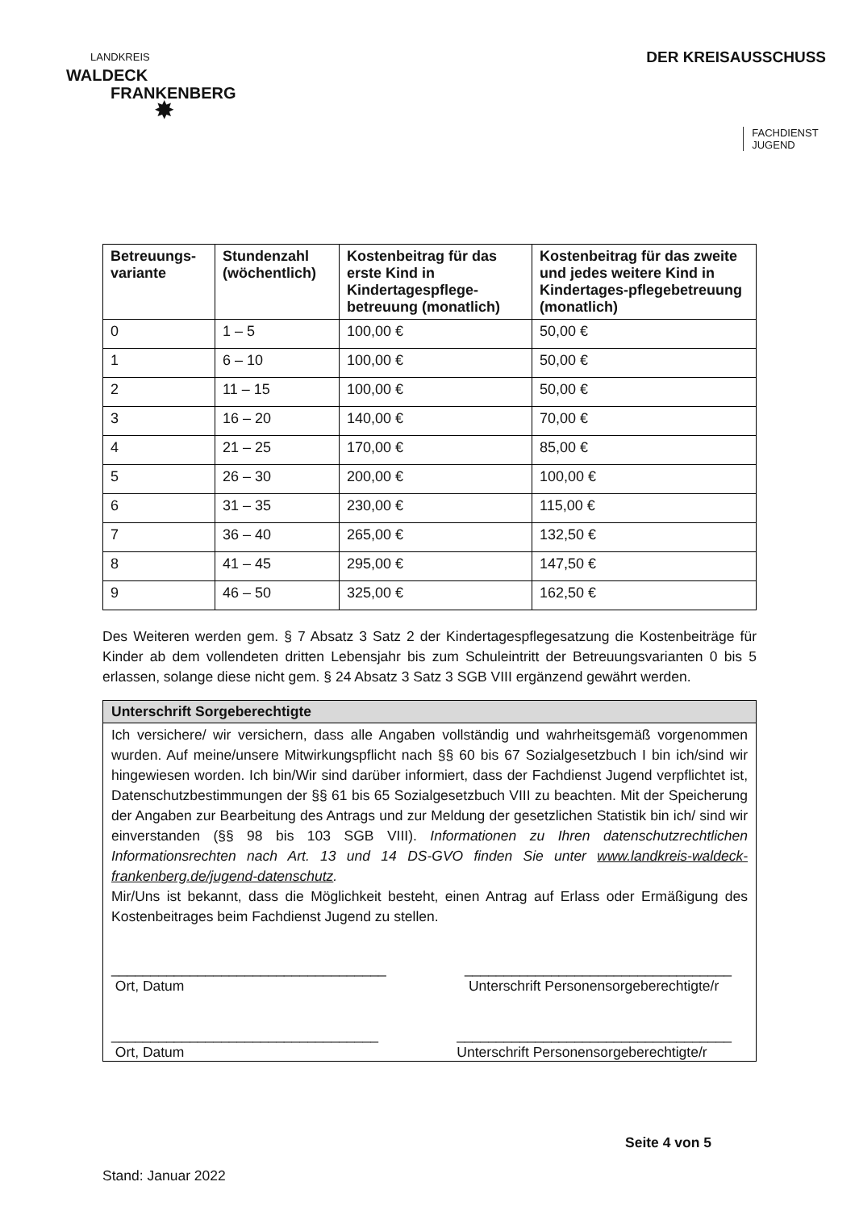LANDKREIS
WALDECK
FRANKENBERG
✸
DER KREISAUSSCHUSS
FACHDIENST
JUGEND
| Betreuungs-variante | Stundenzahl (wöchentlich) | Kostenbeitrag für das erste Kind in Kindertagespflege-betreuung (monatlich) | Kostenbeitrag für das zweite und jedes weitere Kind in Kindertages-pflegebetreuung (monatlich) |
| --- | --- | --- | --- |
| 0 | 1 – 5 | 100,00 € | 50,00 € |
| 1 | 6 – 10 | 100,00 € | 50,00 € |
| 2 | 11 – 15 | 100,00 € | 50,00 € |
| 3 | 16 – 20 | 140,00 € | 70,00 € |
| 4 | 21 – 25 | 170,00 € | 85,00 € |
| 5 | 26 – 30 | 200,00 € | 100,00 € |
| 6 | 31 – 35 | 230,00 € | 115,00 € |
| 7 | 36 – 40 | 265,00 € | 132,50 € |
| 8 | 41 – 45 | 295,00 € | 147,50 € |
| 9 | 46 – 50 | 325,00 € | 162,50 € |
Des Weiteren werden gem. § 7 Absatz 3 Satz 2 der Kindertagespflegesatzung die Kostenbeiträge für Kinder ab dem vollendeten dritten Lebensjahr bis zum Schuleintritt der Betreuungsvarianten 0 bis 5 erlassen, solange diese nicht gem. § 24 Absatz 3 Satz 3 SGB VIII ergänzend gewährt werden.
Unterschrift Sorgeberechtigte
Ich versichere/ wir versichern, dass alle Angaben vollständig und wahrheitsgemäß vorgenommen wurden. Auf meine/unsere Mitwirkungspflicht nach §§ 60 bis 67 Sozialgesetzbuch I bin ich/sind wir hingewiesen worden. Ich bin/Wir sind darüber informiert, dass der Fachdienst Jugend verpflichtet ist, Datenschutzbestimmungen der §§ 61 bis 65 Sozialgesetzbuch VIII zu beachten. Mit der Speicherung der Angaben zur Bearbeitung des Antrags und zur Meldung der gesetzlichen Statistik bin ich/ sind wir einverstanden (§§ 98 bis 103 SGB VIII). Informationen zu Ihren datenschutzrechtlichen Informationsrechten nach Art. 13 und 14 DS-GVO finden Sie unter www.landkreis-waldeck-frankenberg.de/jugend-datenschutz.
Mir/Uns ist bekannt, dass die Möglichkeit besteht, einen Antrag auf Erlass oder Ermäßigung des Kostenbeitrages beim Fachdienst Jugend zu stellen.
___________________________________
Ort, Datum
__________________________________
Unterschrift Personensorgeberechtigte/r
__________________________________
Ort, Datum
___________________________________
Unterschrift Personensorgeberechtigte/r
Seite 4 von 5
Stand: Januar 2022